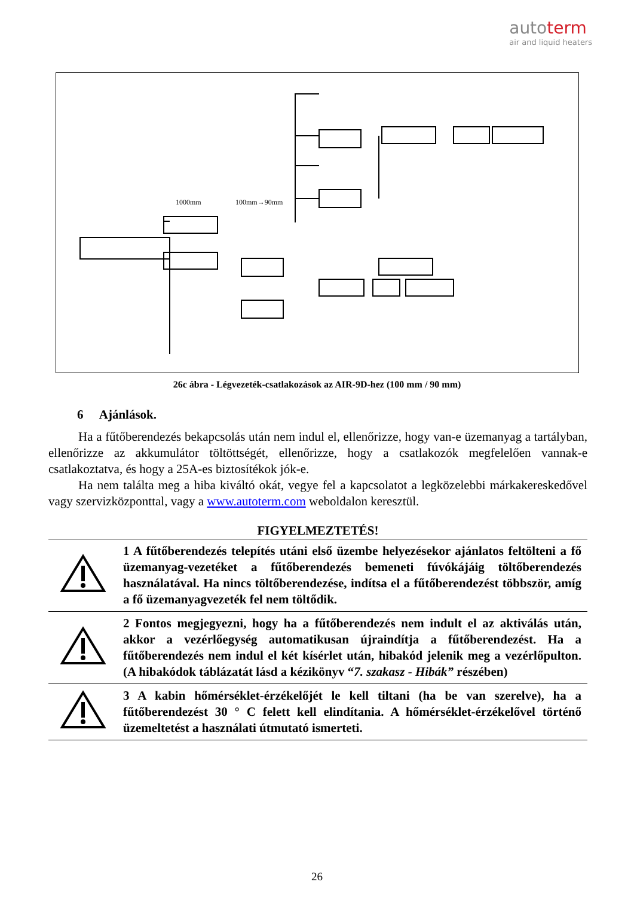autoterm
air and liquid heaters
1000mm
100mm→90mm
26c ábra - Légvezeték-csatlakozások az AIR-9D-hez (100 mm / 90 mm)
6 Ajánlások.
Ha a fűtőberendezés bekapcsolás után nem indul el, ellenőrizze, hogy van-e üzemanyag a tartályban, ellenőrizze az akkumulátor töltöttségét, ellenőrizze, hogy a csatlakozók megfelelően vannak-e csatlakoztatva, és hogy a 25A-es biztosítékok jók-e.
Ha nem találta meg a hiba kiváltó okát, vegye fel a kapcsolatot a legközelebbi márkakereskedővel vagy szervizközponttal, vagy a www.autoterm.com weboldalon keresztül.
FIGYELMEZTETÉS!
| | 1 A fűtőberendezés telepítés utáni első üzembe helyezésekor ajánlatos feltölteni a fő üzemanyag-vezetéket a fűtőberendezés bemeneti fúvókájáig töltőberendezés használatával. Ha nincs töltőberendezése, indítsa el a fűtőberendezést többször, amíg a fő üzemanyagvezeték fel nem töltődik. |
| | 2 Fontos megjegyezni, hogy ha a fűtőberendezés nem indult el az aktiválás után, akkor a vezérlőegység automatikusan újraindítja a fűtőberendezést. Ha a fűtőberendezés nem indul el két kísérlet után, hibakód jelenik meg a vezérlőpulton. (A hibakódok táblázatát lásd a kézikönyv “ 7. szakasz - Hibák” részében) |
| | 3 A kabin hőmérséklet-érzékelőjét le kell tiltani (ha be van szerelve), ha a fűtőberendezést 30 ° C felett kell elindítania. A hőmérséklet-érzékelővel történő üzemeltetést a használati útmutató ismerteti. |
26